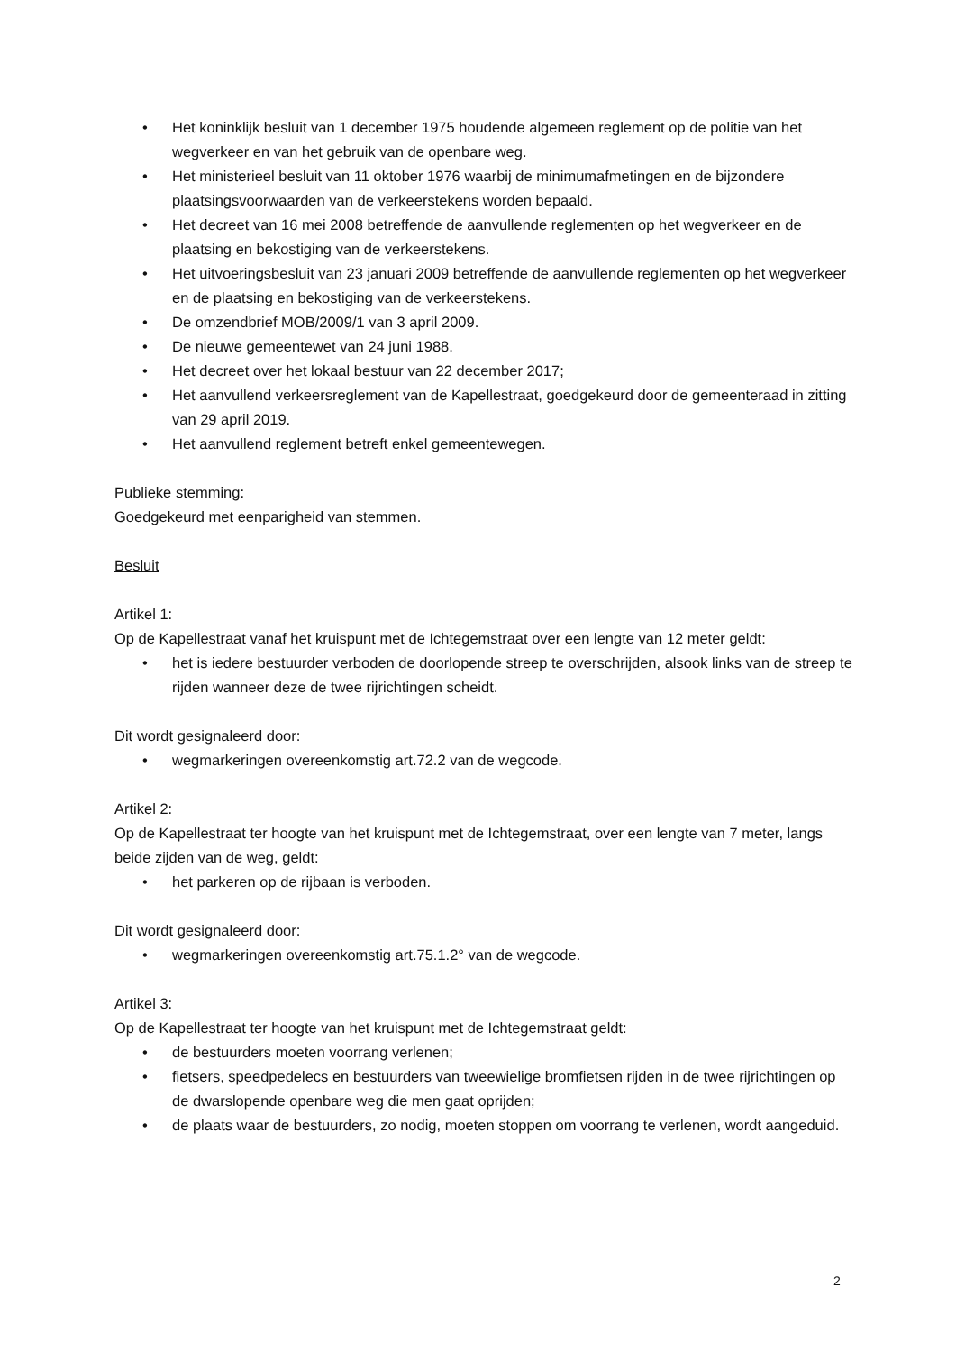• Het koninklijk besluit van 1 december 1975 houdende algemeen reglement op de politie van het wegverkeer en van het gebruik van de openbare weg.
• Het ministerieel besluit van 11 oktober 1976 waarbij de minimumafmetingen en de bijzondere plaatsingsvoorwaarden van de verkeerstekens worden bepaald.
• Het decreet van 16 mei 2008 betreffende de aanvullende reglementen op het wegverkeer en de plaatsing en bekostiging van de verkeerstekens.
• Het uitvoeringsbesluit van 23 januari 2009 betreffende de aanvullende reglementen op het wegverkeer en de plaatsing en bekostiging van de verkeerstekens.
• De omzendbrief MOB/2009/1 van 3 april 2009.
• De nieuwe gemeentewet van 24 juni 1988.
• Het decreet over het lokaal bestuur van 22 december 2017;
• Het aanvullend verkeersreglement van de Kapellestraat, goedgekeurd door de gemeenteraad in zitting van 29 april 2019.
• Het aanvullend reglement betreft enkel gemeentewegen.
Publieke stemming:
Goedgekeurd met eenparigheid van stemmen.
Besluit
Artikel 1:
Op de Kapellestraat vanaf het kruispunt met de Ichtegemstraat over een lengte van 12 meter geldt:
• het is iedere bestuurder verboden de doorlopende streep te overschrijden, alsook links van de streep te rijden wanneer deze de twee rijrichtingen scheidt.
Dit wordt gesignaleerd door:
• wegmarkeringen overeenkomstig art.72.2 van de wegcode.
Artikel 2:
Op de Kapellestraat ter hoogte van het kruispunt met de Ichtegemstraat, over een lengte van 7 meter, langs beide zijden van de weg, geldt:
• het parkeren op de rijbaan is verboden.
Dit wordt gesignaleerd door:
• wegmarkeringen overeenkomstig art.75.1.2° van de wegcode.
Artikel 3:
Op de Kapellestraat ter hoogte van het kruispunt met de Ichtegemstraat geldt:
• de bestuurders moeten voorrang verlenen;
• fietsers, speedpedelecs en bestuurders van tweewielige bromfietsen rijden in de twee rijrichtingen op de dwarslopende openbare weg die men gaat oprijden;
• de plaats waar de bestuurders, zo nodig, moeten stoppen om voorrang te verlenen, wordt aangeduid.
2